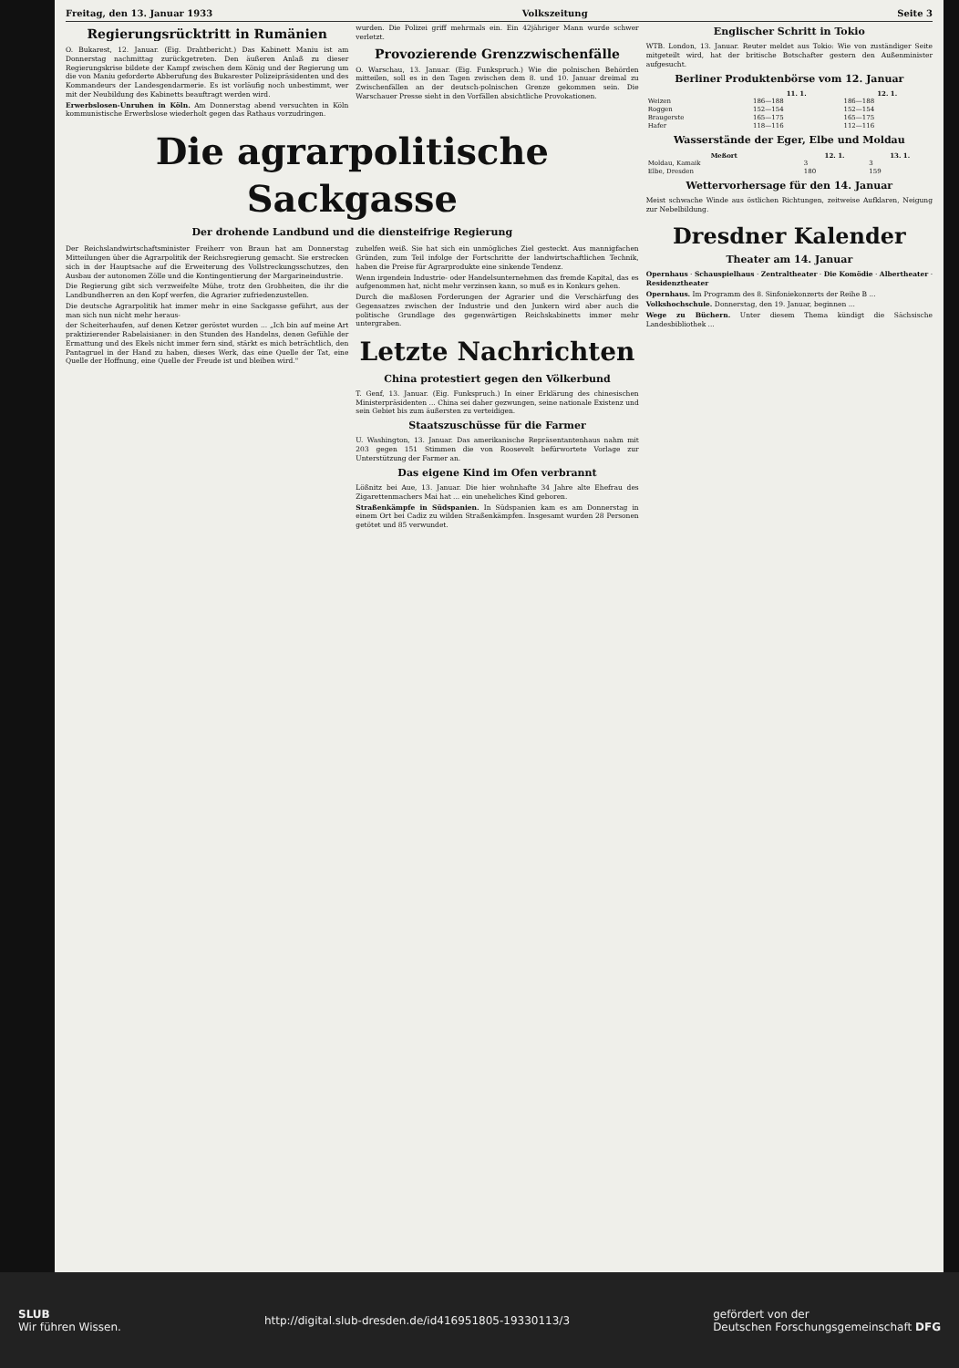Freitag, den 13. Januar 1933 Volkszeitung Seite 3
Regierungsrücktritt in Rumänien
O. Bukarest, 12. Januar. (Eig. Drahtbericht.) Das Kabinett Maniu ist am Donnerstag nachmittag zurückgetreten. Den äußeren Anlaß zu dieser Regierungskrise bildete der Kampf zwischen dem König und der Regierung um die von Maniu geforderte Abberufung des Bukarester Polizeipräsidenten und des Kommandeurs der Landesgendarmerie. Es ist vorläufig noch unbestimmt, wer mit der Neubildung des Kabinetts beauftragt werden wird.
Erwerbslosen-Unruhen in Köln. Am Donnerstag abend versuchten in Köln kommunistische Erwerbslose wiederholt gegen das Rathaus vorzudringen.
wurden. Die Polizei griff mehrmals ein. Ein 42jähriger Mann wurde schwer verletzt.
Provozierende Grenzzwischenfälle
O. Warschau, 13. Januar. (Eig. Funkspruch.) Wie die polnischen Behörden mitteilen, soll es in den Tagen zwischen dem 8. und 10. Januar dreimal zu Zwischenfällen an der deutsch-polnischen Grenze gekommen sein. Die Warschauer Presse sieht in den Vorfällen absichtliche Provokationen.
Die agrarpolitische Sackgasse
Der drohende Landbund und die diensteifrige Regierung
Der Reichslandwirtschaftsminister Freiherr von Braun hat am Donnerstag Mitteilungen über die Agrarpolitik der Reichsregierung gemacht. Sie erstrecken sich in der Hauptsache auf die Erweiterung des Vollstreckungsschutzes, den Ausbau der autonomen Zölle und die Kontingentierung der Margarineindustrie.
Die Regierung gibt sich verzweifelte Mühe, trotz den Grobheiten, die ihr die Landbundherren an den Kopf werfen, die Agrarier zufriedenzustellen.
Die deutsche Agrarpolitik hat immer mehr in eine Sackgasse geführt, aus der man sich nun nicht mehr heraus-
der Scheiterhaufen, auf denen Ketzer geröstet wurden ... „Ich bin auf meine Art praktizierender Rabelaisianer: in den Stunden des Handelns, denen Gefühle der Ermattung und des Ekels nicht immer fern sind, stärkt es mich beträchtlich, den Pantagruel in der Hand zu haben, dieses Werk, das eine Quelle der Tat, eine Quelle der Hoffnung, eine Quelle der Freude ist und bleiben wird."
zuhelfen weiß. Sie hat sich ein unmögliches Ziel gesteckt. Aus mannigfachen Gründen, zum Teil infolge der Fortschritte der landwirtschaftlichen Technik, haben die Preise für Agrarprodukte eine sinkende Tendenz.
Wenn irgendein Industrie- oder Handelsunternehmen das fremde Kapital, das es aufgenommen hat, nicht mehr verzinsen kann, so muß es in Konkurs gehen.
Durch die maßlosen Forderungen der Agrarier und die Verschärfung des Gegensatzes zwischen der Industrie und den Junkern wird aber auch die politische Grundlage des gegenwärtigen Reichskabinetts immer mehr untergraben.
Letzte Nachrichten
China protestiert gegen den Völkerbund
T. Genf, 13. Januar. (Eig. Funkspruch.) In einer Erklärung des chinesischen Ministerpräsidenten ... China sei daher gezwungen, seine nationale Existenz und sein Gebiet bis zum äußersten zu verteidigen.
Staatszuschüsse für die Farmer
U. Washington, 13. Januar. Das amerikanische Repräsentantenhaus nahm mit 203 gegen 151 Stimmen die von Roosevelt befürwortete Vorlage zur Unterstützung der Farmer an.
Das eigene Kind im Ofen verbrannt
Lößnitz bei Aue, 13. Januar. Die hier wohnhafte 34 Jahre alte Ehefrau des Zigarettenmachers Mai hat ... ein uneheliches Kind geboren.
Straßenkämpfe in Südspanien. In Südspanien kam es am Donnerstag in einem Ort bei Cadiz zu wilden Straßenkämpfen. Insgesamt wurden 28 Personen getötet und 85 verwundet.
Englischer Schritt in Tokio
WTB. London, 13. Januar. Reuter meldet aus Tokio: Wie von zuständiger Seite mitgeteilt wird, hat der britische Botschafter gestern den Außenminister aufgesucht.
Berliner Produktenbörse vom 12. Januar
| | 11. 1. | 12. 1. |
| --- | --- | --- |
| Weizen | 186—188 | 186—188 |
| Roggen | 152—154 | 152—154 |
| Braugerste | 165—175 | 165—175 |
| Hafer | 118—116 | 112—116 |
Wasserstände der Eger, Elbe und Moldau
| Meßort | 12. 1. | 13. 1. |
| --- | --- | --- |
| Moldau, Kamaik | 3 | 3 |
| Elbe, Dresden | 180 | 159 |
Wettervorhersage für den 14. Januar
Meist schwache Winde aus östlichen Richtungen, zeitweise Aufklaren, Neigung zur Nebelbildung.
Dresdner Kalender
Theater am 14. Januar
Opernhaus · Schauspielhaus · Zentraltheater · Die Komödie · Albertheater · Residenztheater
Opernhaus. Im Programm des 8. Sinfoniekonzerts der Reihe B ...
Volkshochschule. Donnerstag, den 19. Januar, beginnen ...
Wege zu Büchern. Unter diesem Thema kündigt die Sächsische Landesbibliothek ...
SLUB
Wir führen Wissen. http://digital.slub-dresden.de/id416951805-19330113/3 gefördert von der
Deutschen Forschungsgemeinschaft DFG